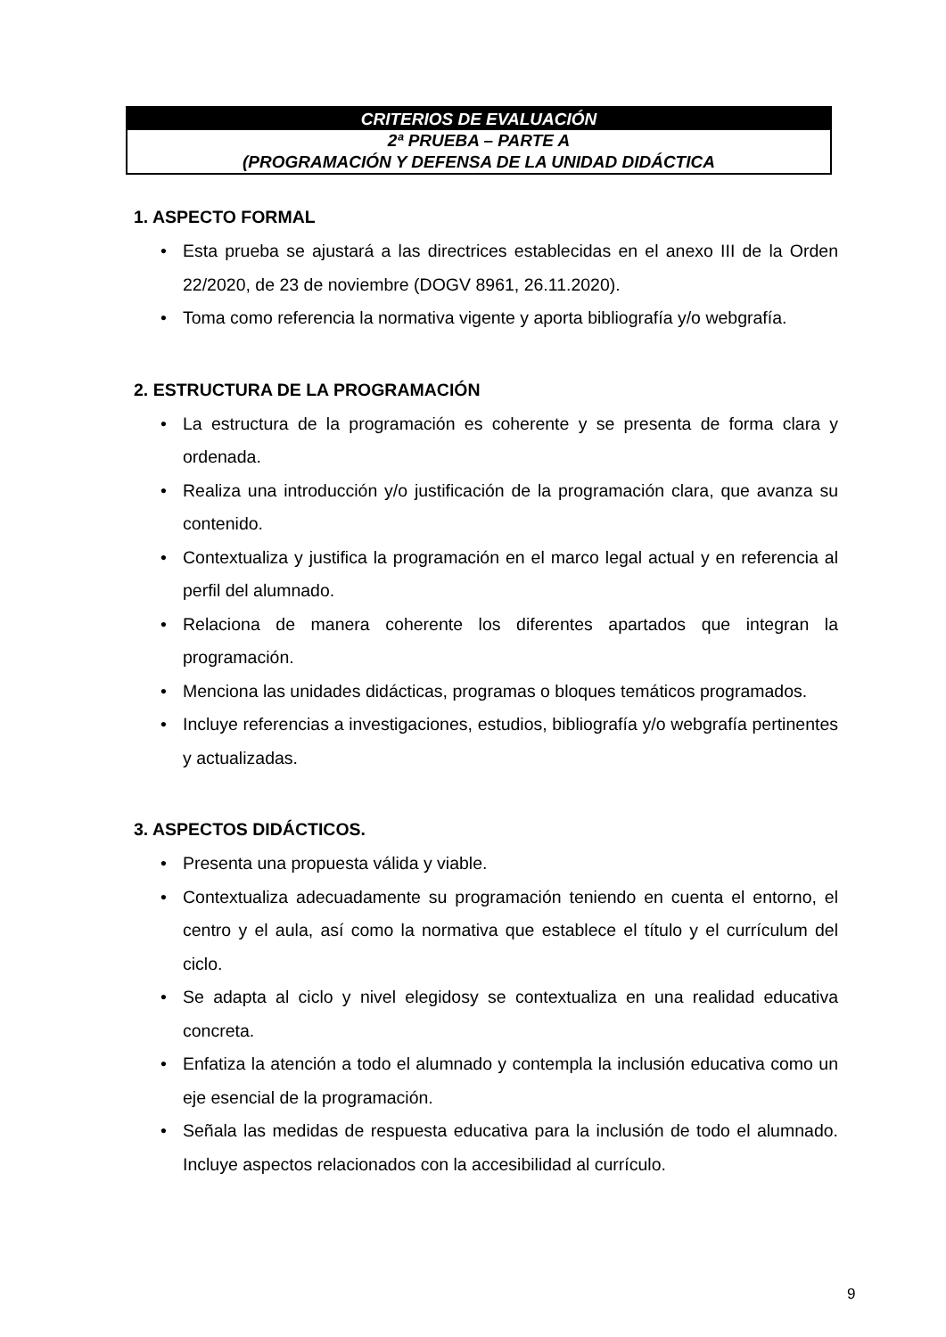CRITERIOS DE EVALUACIÓN
2ª PRUEBA – PARTE A
(PROGRAMACIÓN Y DEFENSA DE LA UNIDAD DIDÁCTICA
1. ASPECTO FORMAL
• Esta prueba se ajustará a las directrices establecidas en el anexo III de la Orden 22/2020, de 23 de noviembre (DOGV 8961, 26.11.2020).
• Toma como referencia la normativa vigente y aporta bibliografía y/o webgrafía.
2. ESTRUCTURA DE LA PROGRAMACIÓN
• La estructura de la programación es coherente y se presenta de forma clara y ordenada.
• Realiza una introducción y/o justificación de la programación clara, que avanza su contenido.
• Contextualiza y justifica la programación en el marco legal actual y en referencia al perfil del alumnado.
• Relaciona de manera coherente los diferentes apartados que integran la programación.
• Menciona las unidades didácticas, programas o bloques temáticos programados.
• Incluye referencias a investigaciones, estudios, bibliografía y/o webgrafía pertinentes y actualizadas.
3. ASPECTOS DIDÁCTICOS.
• Presenta una propuesta válida y viable.
• Contextualiza adecuadamente su programación teniendo en cuenta el entorno, el centro y el aula, así como la normativa que establece el título y el currículum del ciclo.
• Se adapta al ciclo y nivel elegidosy se contextualiza en una realidad educativa concreta.
• Enfatiza la atención a todo el alumnado y contempla la inclusión educativa como un eje esencial de la programación.
• Señala las medidas de respuesta educativa para la inclusión de todo el alumnado. Incluye aspectos relacionados con la accesibilidad al currículo.
9